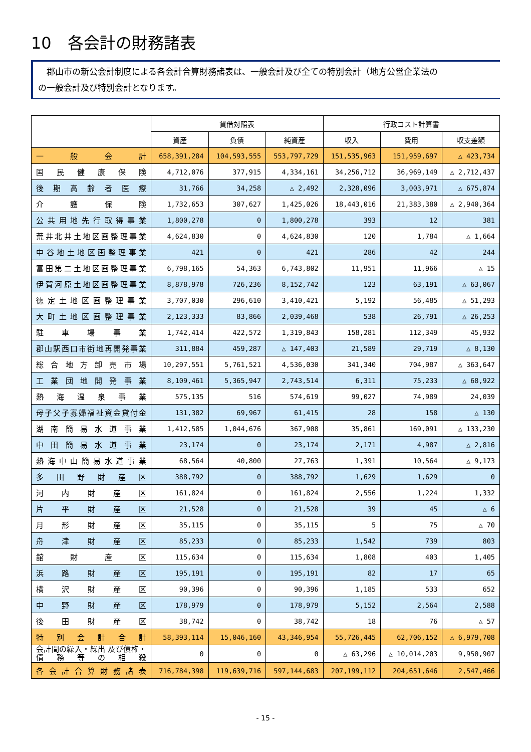10　各会計の財務諸表
　郡山市の新公会計制度による各会計合算財務諸表は、一般会計及び全ての特別会計（地方公営企業法の
の一般会計及び特別会計となります。
| | 貸借対照表 | | | 行政コスト計算書 | | |
| --- | --- | --- | --- | --- | --- | --- |
| | 資産 | 負債 | 純資産 | 収入 | 費用 | 収支差額 |
| 一 般 会 計 | 658,391,284 | 104,593,555 | 553,797,729 | 151,535,963 | 151,959,697 | △ 423,734 |
| 国民健康保険 | 4,712,076 | 377,915 | 4,334,161 | 34,256,712 | 36,969,149 | △ 2,712,437 |
| 後期高齢者医療 | 31,766 | 34,258 | △ 2,492 | 2,328,096 | 3,003,971 | △ 675,874 |
| 介 護 保 険 | 1,732,653 | 307,627 | 1,425,026 | 18,443,016 | 21,383,380 | △ 2,940,364 |
| 公共用地先行取得事業 | 1,800,278 | 0 | 1,800,278 | 393 | 12 | 381 |
| 荒井北井土地区画整理事業 | 4,624,830 | 0 | 4,624,830 | 120 | 1,784 | △ 1,664 |
| 中谷地土地区画整理事業 | 421 | 0 | 421 | 286 | 42 | 244 |
| 富田第二土地区画整理事業 | 6,798,165 | 54,363 | 6,743,802 | 11,951 | 11,966 | △ 15 |
| 伊賀河原土地区画整理事業 | 8,878,978 | 726,236 | 8,152,742 | 123 | 63,191 | △ 63,067 |
| 徳定土地区画整理事業 | 3,707,030 | 296,610 | 3,410,421 | 5,192 | 56,485 | △ 51,293 |
| 大町土地区画整理事業 | 2,123,333 | 83,866 | 2,039,468 | 538 | 26,791 | △ 26,253 |
| 駐 車 場 事 業 | 1,742,414 | 422,572 | 1,319,843 | 158,281 | 112,349 | 45,932 |
| 郡山駅西口市街地再開発事業 | 311,884 | 459,287 | △ 147,403 | 21,589 | 29,719 | △ 8,130 |
| 総合地方卸売市場 | 10,297,551 | 5,761,521 | 4,536,030 | 341,340 | 704,987 | △ 363,647 |
| 工業団地開発事業 | 8,109,461 | 5,365,947 | 2,743,514 | 6,311 | 75,233 | △ 68,922 |
| 熱海温泉事業 | 575,135 | 516 | 574,619 | 99,027 | 74,989 | 24,039 |
| 母子父子寡婦福祉資金貸付金 | 131,382 | 69,967 | 61,415 | 28 | 158 | △ 130 |
| 湖南簡易水道事業 | 1,412,585 | 1,044,676 | 367,908 | 35,861 | 169,091 | △ 133,230 |
| 中田簡易水道事業 | 23,174 | 0 | 23,174 | 2,171 | 4,987 | △ 2,816 |
| 熱海中山簡易水道事業 | 68,564 | 40,800 | 27,763 | 1,391 | 10,564 | △ 9,173 |
| 多田野財産区 | 388,792 | 0 | 388,792 | 1,629 | 1,629 | 0 |
| 河内財産区 | 161,824 | 0 | 161,824 | 2,556 | 1,224 | 1,332 |
| 片平財産区 | 21,528 | 0 | 21,528 | 39 | 45 | △ 6 |
| 月形財産区 | 35,115 | 0 | 35,115 | 5 | 75 | △ 70 |
| 舟津財産区 | 85,233 | 0 | 85,233 | 1,542 | 739 | 803 |
| 舘 財 産 区 | 115,634 | 0 | 115,634 | 1,808 | 403 | 1,405 |
| 浜路財産区 | 195,191 | 0 | 195,191 | 82 | 17 | 65 |
| 横沢財産区 | 90,396 | 0 | 90,396 | 1,185 | 533 | 652 |
| 中野財産区 | 178,979 | 0 | 178,979 | 5,152 | 2,564 | 2,588 |
| 後田財産区 | 38,742 | 0 | 38,742 | 18 | 76 | △ 57 |
| 特別会計合計 | 58,393,114 | 15,046,160 | 43,346,954 | 55,726,445 | 62,706,152 | △ 6,979,708 |
| 会計間の繰入・繰出 及び債権・債務等の相殺 | 0 | 0 | 0 | △ 63,296 | △ 10,014,203 | 9,950,907 |
| 各会計合算財務諸表 | 716,784,398 | 119,639,716 | 597,144,683 | 207,199,112 | 204,651,646 | 2,547,466 |
- 15 -